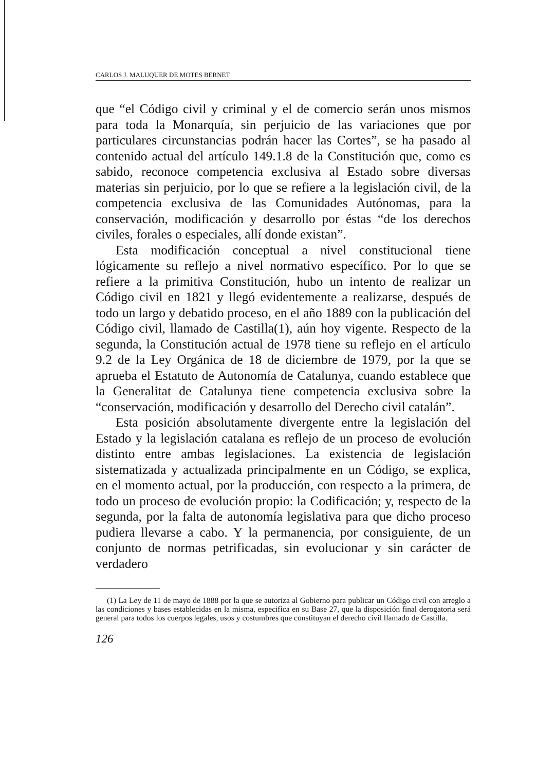CARLOS J. MALUQUER DE MOTES BERNET
que “el Código civil y criminal y el de comercio serán unos mismos para toda la Monarquía, sin perjuicio de las variaciones que por particulares circunstancias podrán hacer las Cortes”, se ha pasado al contenido actual del artículo 149.1.8 de la Constitución que, como es sabido, reconoce competencia exclusiva al Estado sobre diversas materias sin perjuicio, por lo que se refiere a la legislación civil, de la competencia exclusiva de las Comunidades Autónomas, para la conservación, modificación y desarrollo por éstas “de los derechos civiles, forales o especiales, allí donde existan”.
Esta modificación conceptual a nivel constitucional tiene lógicamente su reflejo a nivel normativo específico. Por lo que se refiere a la primitiva Constitución, hubo un intento de realizar un Código civil en 1821 y llegó evidentemente a realizarse, después de todo un largo y debatido proceso, en el año 1889 con la publicación del Código civil, llamado de Castilla(1), aún hoy vigente. Respecto de la segunda, la Constitución actual de 1978 tiene su reflejo en el artículo 9.2 de la Ley Orgánica de 18 de diciembre de 1979, por la que se aprueba el Estatuto de Autonomía de Catalunya, cuando establece que la Generalitat de Catalunya tiene competencia exclusiva sobre la “conservación, modificación y desarrollo del Derecho civil catalán”.
Esta posición absolutamente divergente entre la legislación del Estado y la legislación catalana es reflejo de un proceso de evolución distinto entre ambas legislaciones. La existencia de legislación sistematizada y actualizada principalmente en un Código, se explica, en el momento actual, por la producción, con respecto a la primera, de todo un proceso de evolución propio: la Codificación; y, respecto de la segunda, por la falta de autonomía legislativa para que dicho proceso pudiera llevarse a cabo. Y la permanencia, por consiguiente, de un conjunto de normas petrificadas, sin evolucionar y sin carácter de verdadero
(1) La Ley de 11 de mayo de 1888 por la que se autoriza al Gobierno para publicar un Código civil con arreglo a las condiciones y bases establecidas en la misma, especifica en su Base 27, que la disposición final derogatoria será general para todos los cuerpos legales, usos y costumbres que constituyan el derecho civil llamado de Castilla.
126